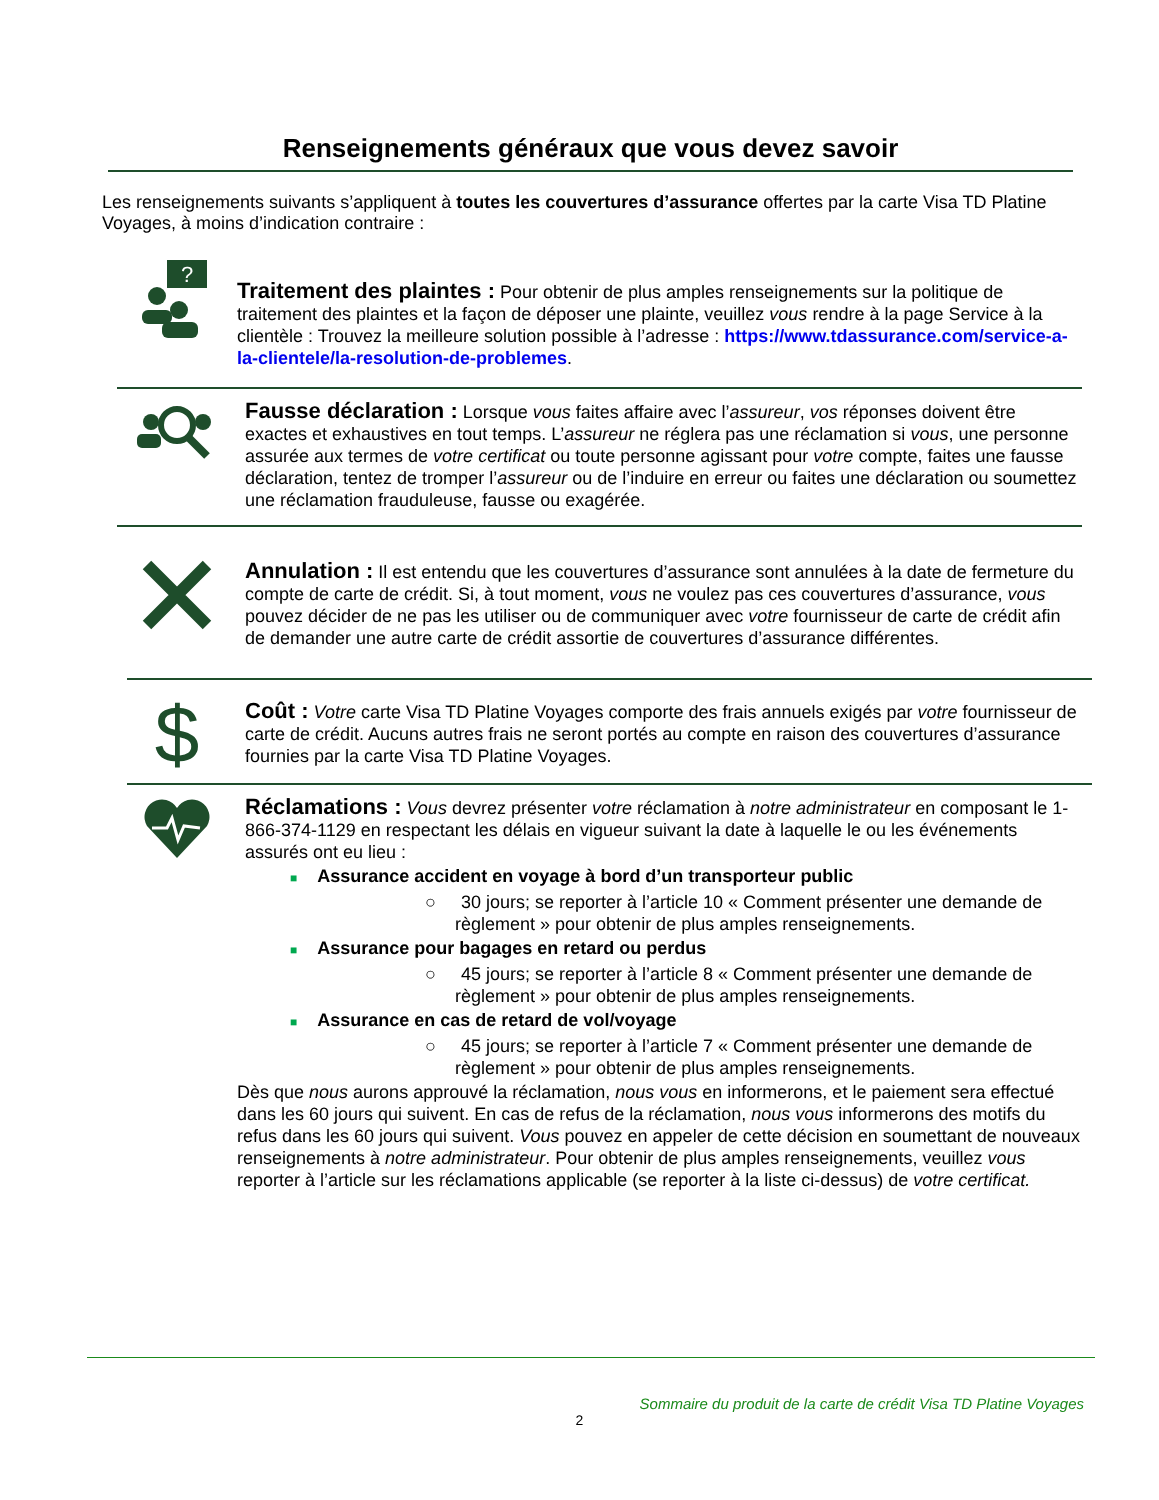Renseignements généraux que vous devez savoir
Les renseignements suivants s’appliquent à toutes les couvertures d’assurance offertes par la carte Visa TD Platine Voyages, à moins d’indication contraire :
?
Traitement des plaintes : Pour obtenir de plus amples renseignements sur la politique de traitement des plaintes et la façon de déposer une plainte, veuillez vous rendre à la page Service à la clientèle : Trouvez la meilleure solution possible à l’adresse : https://www.tdassurance.com/service-a-la-clientele/la-resolution-de-problemes.
Fausse déclaration : Lorsque vous faites affaire avec l’assureur, vos réponses doivent être exactes et exhaustives en tout temps. L’assureur ne réglera pas une réclamation si vous, une personne assurée aux termes de votre certificat ou toute personne agissant pour votre compte, faites une fausse déclaration, tentez de tromper l’assureur ou de l’induire en erreur ou faites une déclaration ou soumettez une réclamation frauduleuse, fausse ou exagérée.
Annulation : Il est entendu que les couvertures d’assurance sont annulées à la date de fermeture du compte de carte de crédit. Si, à tout moment, vous ne voulez pas ces couvertures d’assurance, vous pouvez décider de ne pas les utiliser ou de communiquer avec votre fournisseur de carte de crédit afin de demander une autre carte de crédit assortie de couvertures d’assurance différentes.
$
Coût : Votre carte Visa TD Platine Voyages comporte des frais annuels exigés par votre fournisseur de carte de crédit. Aucuns autres frais ne seront portés au compte en raison des couvertures d’assurance fournies par la carte Visa TD Platine Voyages.
Réclamations : Vous devrez présenter votre réclamation à notre administrateur en composant le 1-866-374-1129 en respectant les délais en vigueur suivant la date à laquelle le ou les événements assurés ont eu lieu :
■ Assurance accident en voyage à bord d’un transporteur public
○ 30 jours; se reporter à l’article 10 « Comment présenter une demande de règlement » pour obtenir de plus amples renseignements.
■ Assurance pour bagages en retard ou perdus
○ 45 jours; se reporter à l’article 8 « Comment présenter une demande de règlement » pour obtenir de plus amples renseignements.
■ Assurance en cas de retard de vol/voyage
○ 45 jours; se reporter à l’article 7 « Comment présenter une demande de règlement » pour obtenir de plus amples renseignements.
Dès que nous aurons approuvé la réclamation, nous vous en informerons, et le paiement sera effectué dans les 60 jours qui suivent. En cas de refus de la réclamation, nous vous informerons des motifs du refus dans les 60 jours qui suivent. Vous pouvez en appeler de cette décision en soumettant de nouveaux renseignements à notre administrateur. Pour obtenir de plus amples renseignements, veuillez vous reporter à l’article sur les réclamations applicable (se reporter à la liste ci-dessus) de votre certificat.
Sommaire du produit de la carte de crédit Visa TD Platine Voyages
2